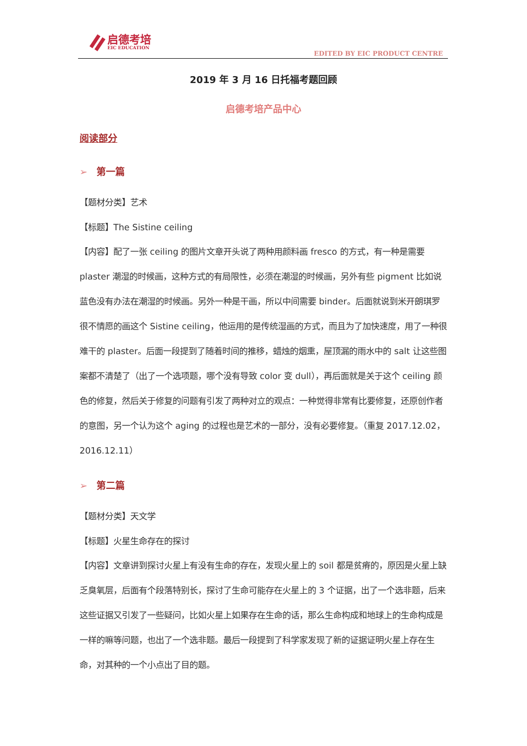启德考培
EIC EDUCATION
EDITED BY EIC PRODUCT CENTRE
2019 年 3 月 16 日托福考题回顾
启德考培产品中心
阅读部分
➢ 第一篇
【题材分类】艺术
【标题】The Sistine ceiling
【内容】配了一张 ceiling 的图片文章开头说了两种用颜料画 fresco 的方式，有一种是需要 plaster 潮湿的时候画，这种方式的有局限性，必须在潮湿的时候画，另外有些 pigment 比如说蓝色没有办法在潮湿的时候画。另外一种是干画，所以中间需要 binder。后面就说到米开朗琪罗很不情愿的画这个 Sistine ceiling，他运用的是传统湿画的方式，而且为了加快速度，用了一种很难干的 plaster。后面一段提到了随着时间的推移，蜡烛的烟熏，屋顶漏的雨水中的 salt 让这些图案都不清楚了（出了一个选项题，哪个没有导致 color 变 dull），再后面就是关于这个 ceiling 颜色的修复，然后关于修复的问题有引发了两种对立的观点：一种觉得非常有比要修复，还原创作者的意图，另一个认为这个 aging 的过程也是艺术的一部分，没有必要修复。（重复 2017.12.02，2016.12.11）
➢ 第二篇
【题材分类】天文学
【标题】火星生命存在的探讨
【内容】文章讲到探讨火星上有没有生命的存在，发现火星上的 soil 都是贫瘠的，原因是火星上缺乏臭氧层，后面有个段落特别长，探讨了生命可能存在火星上的 3 个证据，出了一个选非题，后来这些证据又引发了一些疑问，比如火星上如果存在生命的话，那么生命构成和地球上的生命构成是一样的嘛等问题，也出了一个选非题。最后一段提到了科学家发现了新的证据证明火星上存在生命，对其种的一个小点出了目的题。